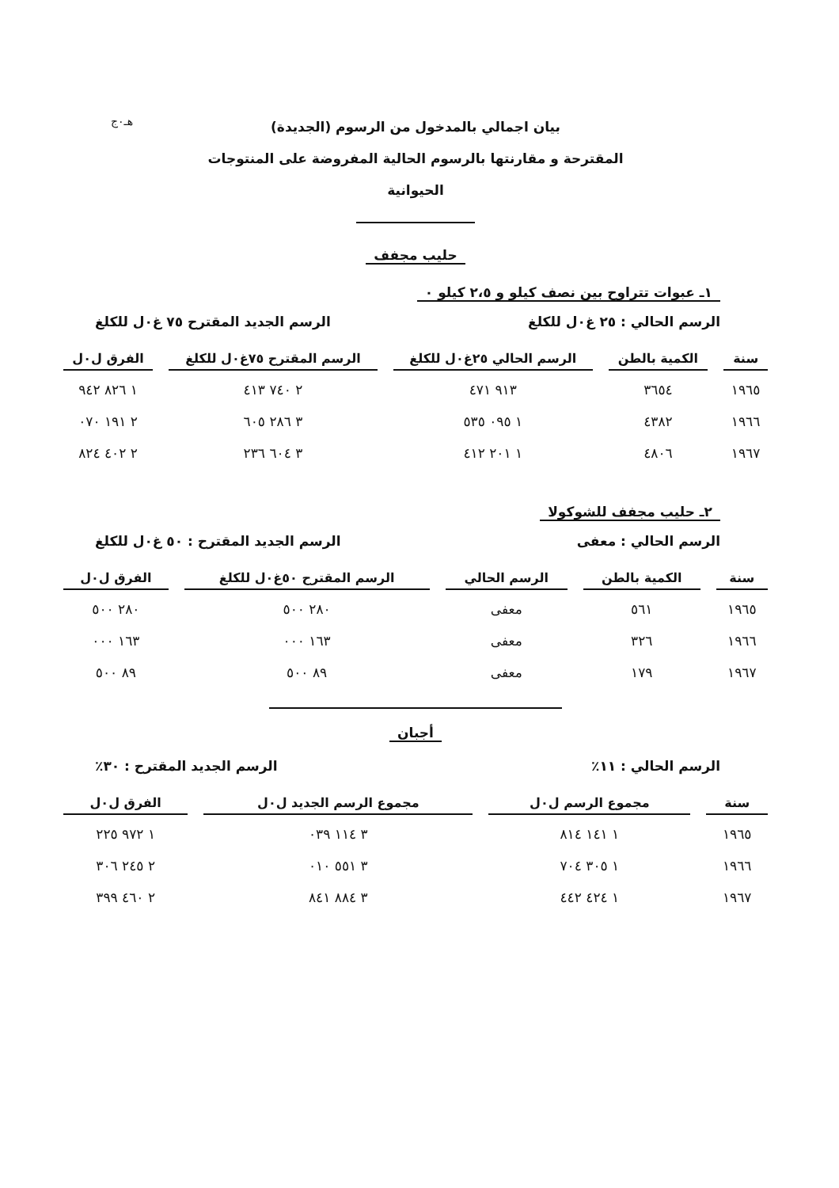هـ٠ج
بيان اجمالي بالمدخول من الرسوم (الجديدة)
المقترحة و مقارنتها بالرسوم الحالية المفروضة على المنتوجات
الحيوانية
حليب مجفف
١ـ عبوات تتراوح بين نصف كيلو و ٢،٥ كيلو ٠
الرسم الحالي : ٢٥ غ٠ل للكلغ الرسم الجديد المقترح ٧٥ غ٠ل للكلغ
| سنة | الكمية بالطن | الرسم الحالي ٢٥غ٠ل للكلغ | الرسم المقترح ٧٥غ٠ل للكلغ | الفرق ل٠ل |
| --- | --- | --- | --- | --- |
| ١٩٦٥ | ٣٦٥٤ | ٩١٣ ٤٧١ | ٢ ٧٤٠ ٤١٣ | ١ ٨٢٦ ٩٤٢ |
| ١٩٦٦ | ٤٣٨٢ | ١ ٠٩٥ ٥٣٥ | ٣ ٢٨٦ ٦٠٥ | ٢ ١٩١ ٠٧٠ |
| ١٩٦٧ | ٤٨٠٦ | ١ ٢٠١ ٤١٢ | ٣ ٦٠٤ ٢٣٦ | ٢ ٤٠٢ ٨٢٤ |
٢ـ حليب مجفف للشوكولا
الرسم الحالي : معفى الرسم الجديد المقترح : ٥٠ غ٠ل للكلغ
| سنة | الكمية بالطن | الرسم الحالي | الرسم المقترح ٥٠غ٠ل للكلغ | الفرق ل٠ل |
| --- | --- | --- | --- | --- |
| ١٩٦٥ | ٥٦١ | معفى | ٢٨٠ ٥٠٠ | ٢٨٠ ٥٠٠ |
| ١٩٦٦ | ٣٢٦ | معفى | ١٦٣ ٠٠٠ | ١٦٣ ٠٠٠ |
| ١٩٦٧ | ١٧٩ | معفى | ٨٩ ٥٠٠ | ٨٩ ٥٠٠ |
أجبان
الرسم الحالي : ١١٪ الرسم الجديد المقترح : ٣٠٪
| سنة | مجموع الرسم ل٠ل | مجموع الرسم الجديد ل٠ل | الفرق ل٠ل |
| --- | --- | --- | --- |
| ١٩٦٥ | ١ ١٤١ ٨١٤ | ٣ ١١٤ ٠٣٩ | ١ ٩٧٢ ٢٢٥ |
| ١٩٦٦ | ١ ٣٠٥ ٧٠٤ | ٣ ٥٥١ ٠١٠ | ٢ ٢٤٥ ٣٠٦ |
| ١٩٦٧ | ١ ٤٢٤ ٤٤٢ | ٣ ٨٨٤ ٨٤١ | ٢ ٤٦٠ ٣٩٩ |